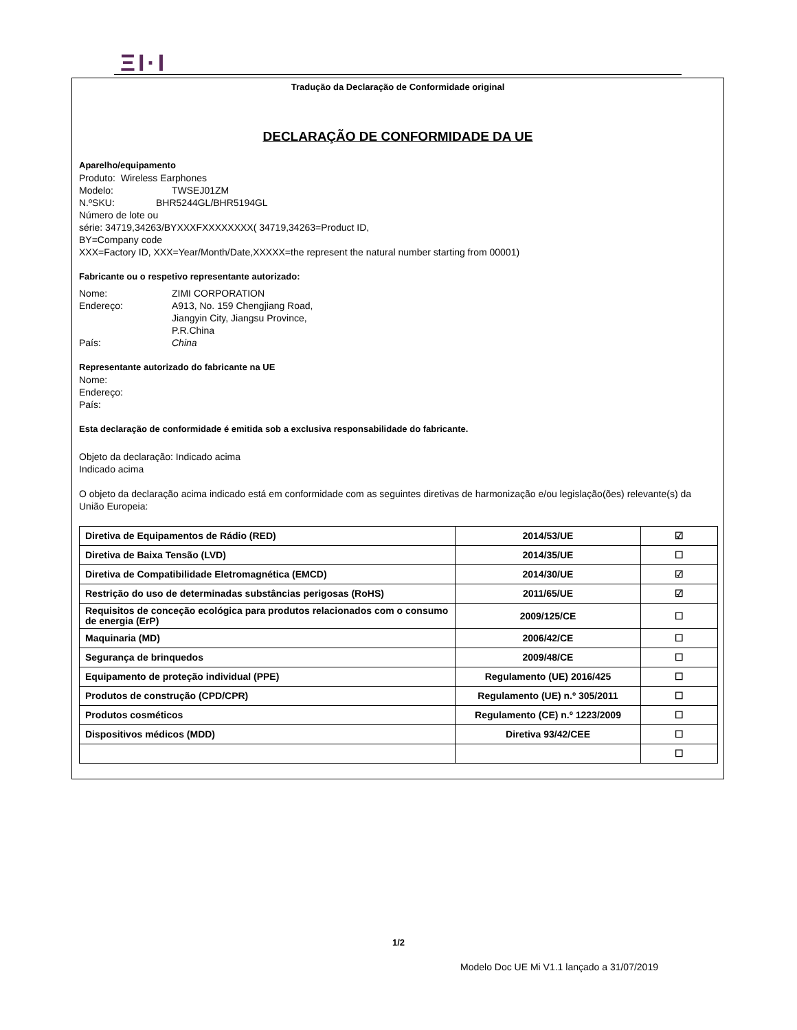ΞI·I
Tradução da Declaração de Conformidade original
DECLARAÇÃO DE CONFORMIDADE DA UE
Aparelho/equipamento
Produto: Wireless Earphones
Modelo: TWSEJ01ZM
N.ºSKU: BHR5244GL/BHR5194GL
Número de lote ou
série: 34719,34263/BYXXXFXXXXXXXX( 34719,34263=Product ID,
BY=Company code
XXX=Factory ID, XXX=Year/Month/Date,XXXXX=the represent the natural number starting from 00001)
Fabricante ou o respetivo representante autorizado:
Nome: ZIMI CORPORATION
Endereço: A913, No. 159 Chengjiang Road,
Jiangyin City, Jiangsu Province,
P.R.China
País: China
Representante autorizado do fabricante na UE
Nome:
Endereço:
País:
Esta declaração de conformidade é emitida sob a exclusiva responsabilidade do fabricante.
Objeto da declaração: Indicado acima
Indicado acima
O objeto da declaração acima indicado está em conformidade com as seguintes diretivas de harmonização e/ou legislação(ões) relevante(s) da União Europeia:
| Diretiva de Equipamentos de Rádio (RED) | 2014/53/UE | ☑ |
| Diretiva de Baixa Tensão (LVD) | 2014/35/UE | ☐ |
| Diretiva de Compatibilidade Eletromagnética (EMCD) | 2014/30/UE | ☑ |
| Restrição do uso de determinadas substâncias perigosas (RoHS) | 2011/65/UE | ☑ |
| Requisitos de conceção ecológica para produtos relacionados com o consumo de energia (ErP) | 2009/125/CE | ☐ |
| Maquinaria (MD) | 2006/42/CE | ☐ |
| Segurança de brinquedos | 2009/48/CE | ☐ |
| Equipamento de proteção individual (PPE) | Regulamento (UE) 2016/425 | ☐ |
| Produtos de construção (CPD/CPR) | Regulamento (UE) n.º 305/2011 | ☐ |
| Produtos cosméticos | Regulamento (CE) n.º 1223/2009 | ☐ |
| Dispositivos médicos (MDD) | Diretiva 93/42/CEE | ☐ |
| | | ☐ |
1/2
Modelo Doc UE Mi V1.1 lançado a 31/07/2019